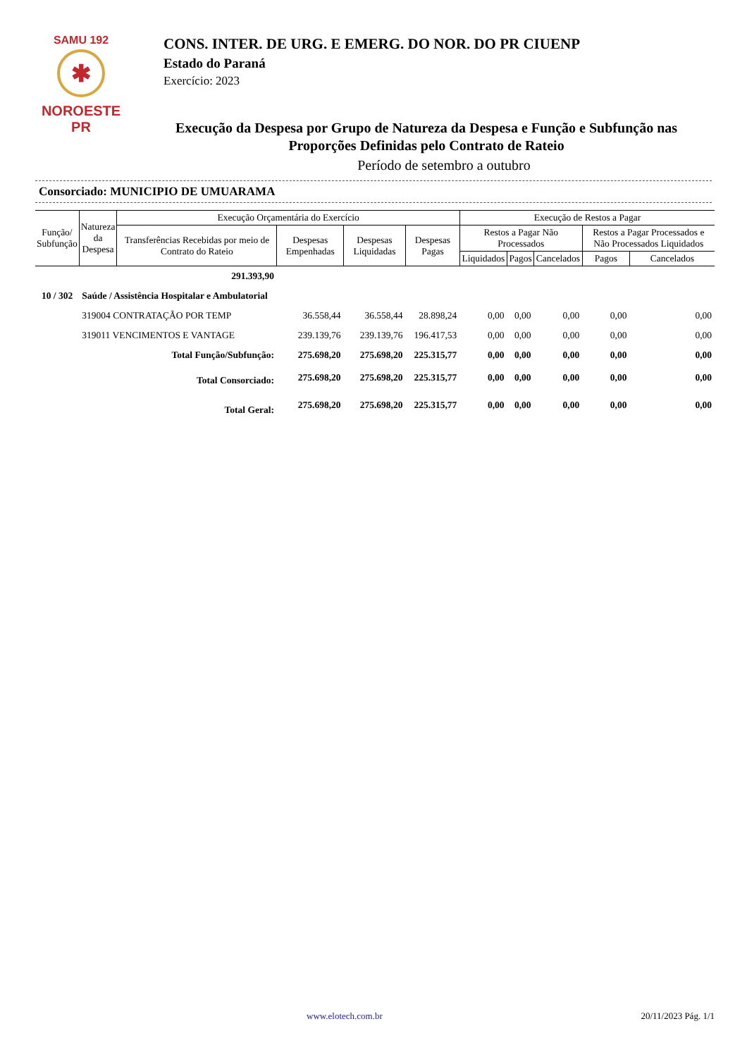SAMU 192
✱
NOROESTE PR
CONS. INTER. DE URG. E EMERG. DO NOR. DO PR CIUENP
Estado do Paraná
Exercício: 2023
Execução da Despesa por Grupo de Natureza da Despesa e Função e Subfunção nas Proporções Definidas pelo Contrato de Rateio
Período de setembro a outubro
Consorciado: MUNICIPIO DE UMUARAMA
| Função/ Subfunção | Natureza da Despesa | Execução Orçamentária do Exercício | | | | Execução de Restos a Pagar | | | | |
| --- | --- | --- | --- | --- | --- | --- | --- | --- | --- | --- |
| | | Transferências Recebidas por meio de Contrato do Rateio | Despesas Empenhadas | Despesas Liquidadas | Despesas Pagas | Restos a Pagar Não Processados | | | Restos a Pagar Processados e Não Processados Liquidados | |
| | | | | | | Liquidados | Pagos | Cancelados | Pagos | Cancelados |
| | 291.393,90 | | | | | | | | | |
| 10 / 302 | Saúde / Assistência Hospitalar e Ambulatorial | | | | | | | | | |
| | 319004 CONTRATAÇÃO POR TEMP | | 36.558,44 | 36.558,44 | 28.898,24 | 0,00 | 0,00 | 0,00 | 0,00 | 0,00 |
| | 319011 VENCIMENTOS E VANTAGE | | 239.139,76 | 239.139,76 | 196.417,53 | 0,00 | 0,00 | 0,00 | 0,00 | 0,00 |
| Total Função/Subfunção: | | | 275.698,20 | 275.698,20 | 225.315,77 | 0,00 | 0,00 | 0,00 | 0,00 | 0,00 |
| Total Consorciado: | | | 275.698,20 | 275.698,20 | 225.315,77 | 0,00 | 0,00 | 0,00 | 0,00 | 0,00 |
| Total Geral: | | | 275.698,20 | 275.698,20 | 225.315,77 | 0,00 | 0,00 | 0,00 | 0,00 | 0,00 |
www.elotech.com.br 20/11/2023 Pág. 1/1